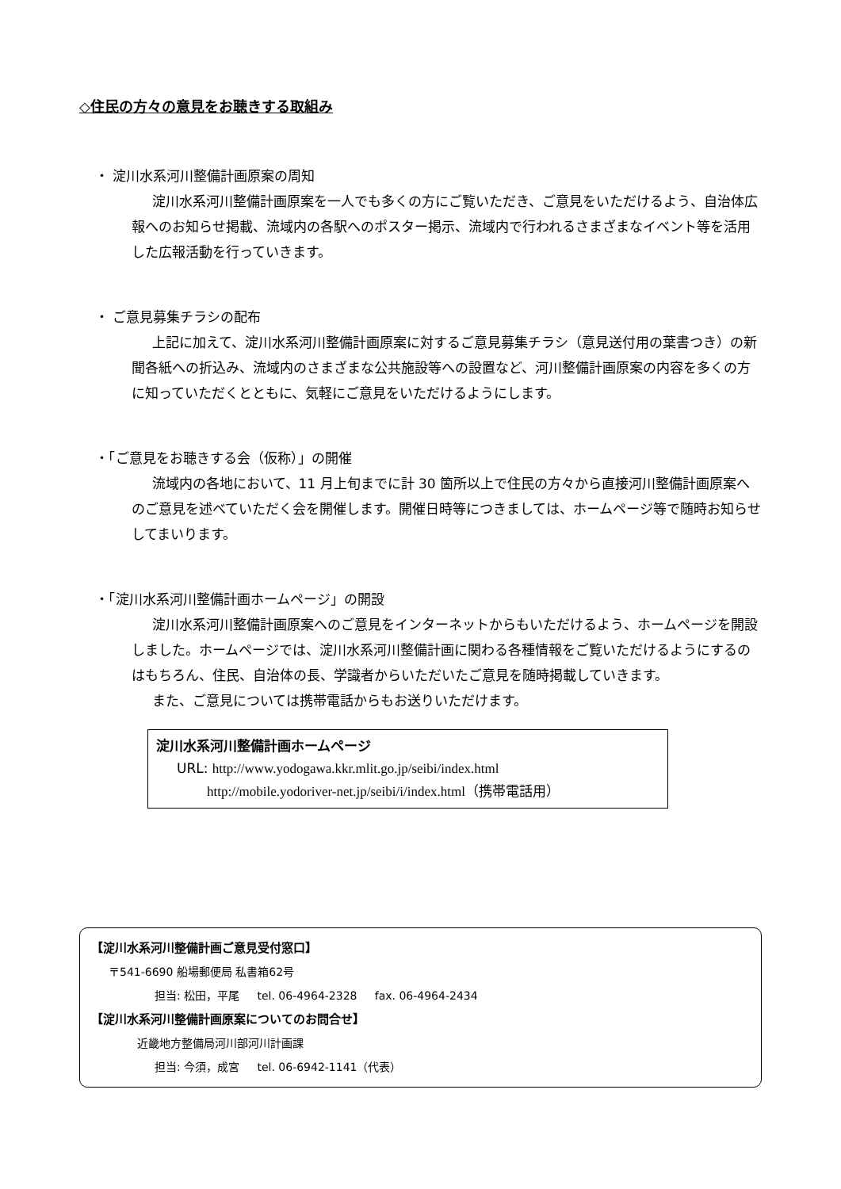◇住民の方々の意見をお聴きする取組み
・ 淀川水系河川整備計画原案の周知
淀川水系河川整備計画原案を一人でも多くの方にご覧いただき、ご意見をいただけるよう、自治体広報へのお知らせ掲載、流域内の各駅へのポスター掲示、流域内で行われるさまざまなイベント等を活用した広報活動を行っていきます。
・ ご意見募集チラシの配布
上記に加えて、淀川水系河川整備計画原案に対するご意見募集チラシ（意見送付用の葉書つき）の新聞各紙への折込み、流域内のさまざまな公共施設等への設置など、河川整備計画原案の内容を多くの方に知っていただくとともに、気軽にご意見をいただけるようにします。
・「ご意見をお聴きする会（仮称）」の開催
流域内の各地において、11 月上旬までに計 30 箇所以上で住民の方々から直接河川整備計画原案へのご意見を述べていただく会を開催します。開催日時等につきましては、ホームページ等で随時お知らせしてまいります。
・「淀川水系河川整備計画ホームページ」の開設
淀川水系河川整備計画原案へのご意見をインターネットからもいただけるよう、ホームページを開設しました。ホームページでは、淀川水系河川整備計画に関わる各種情報をご覧いただけるようにするのはもちろん、住民、自治体の長、学識者からいただいたご意見を随時掲載していきます。
また、ご意見については携帯電話からもお送りいただけます。
淀川水系河川整備計画ホームページ
URL: http://www.yodogawa.kkr.mlit.go.jp/seibi/index.html
http://mobile.yodoriver-net.jp/seibi/i/index.html（携帯電話用）
【淀川水系河川整備計画ご意見受付窓口】
〒541-6690 船場郵便局 私書箱62号
担当: 松田，平尾 tel. 06-4964-2328 fax. 06-4964-2434
【淀川水系河川整備計画原案についてのお問合せ】
近畿地方整備局河川部河川計画課
担当: 今須，成宮 tel. 06-6942-1141（代表）